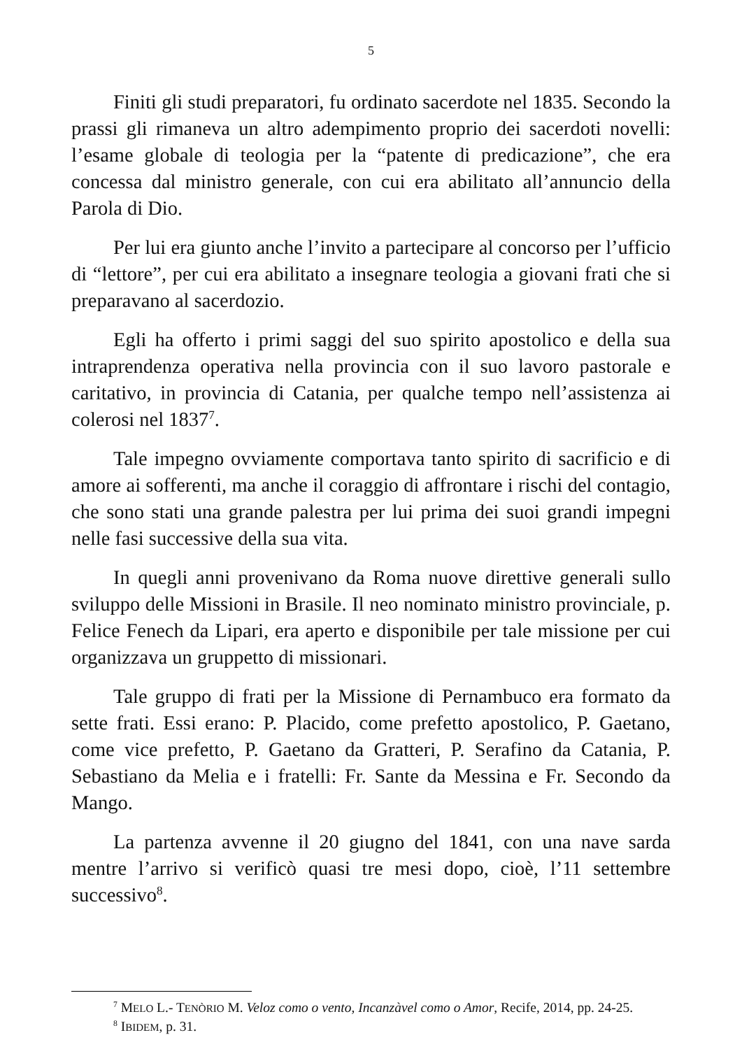5
Finiti gli studi preparatori, fu ordinato sacerdote nel 1835. Secondo la prassi gli rimaneva un altro adempimento proprio dei sacerdoti novelli: l’esame globale di teologia per la “patente di predicazione”, che era concessa dal ministro generale, con cui era abilitato all’annuncio della Parola di Dio.
Per lui era giunto anche l’invito a partecipare al concorso per l’ufficio di “lettore”, per cui era abilitato a insegnare teologia a giovani frati che si preparavano al sacerdozio.
Egli ha offerto i primi saggi del suo spirito apostolico e della sua intraprendenza operativa nella provincia con il suo lavoro pastorale e caritativo, in provincia di Catania, per qualche tempo nell’assistenza ai colerosi nel 1837<sup>7</sup>.
Tale impegno ovviamente comportava tanto spirito di sacrificio e di amore ai sofferenti, ma anche il coraggio di affrontare i rischi del contagio, che sono stati una grande palestra per lui prima dei suoi grandi impegni nelle fasi successive della sua vita.
In quegli anni provenivano da Roma nuove direttive generali sullo sviluppo delle Missioni in Brasile. Il neo nominato ministro provinciale, p. Felice Fenech da Lipari, era aperto e disponibile per tale missione per cui organizzava un gruppetto di missionari.
Tale gruppo di frati per la Missione di Pernambuco era formato da sette frati. Essi erano: P. Placido, come prefetto apostolico, P. Gaetano, come vice prefetto, P. Gaetano da Gratteri, P. Serafino da Catania, P. Sebastiano da Melia e i fratelli: Fr. Sante da Messina e Fr. Secondo da Mango.
La partenza avvenne il 20 giugno del 1841, con una nave sarda mentre l’arrivo si verificò quasi tre mesi dopo, cioè, l’11 settembre successivo<sup>8</sup>.
<sup>7</sup> MELO L.- TENÒRIO M. Veloz como o vento, Incanzàvel como o Amor, Recife, 2014, pp. 24-25.
<sup>8</sup> IBIDEM, p. 31.